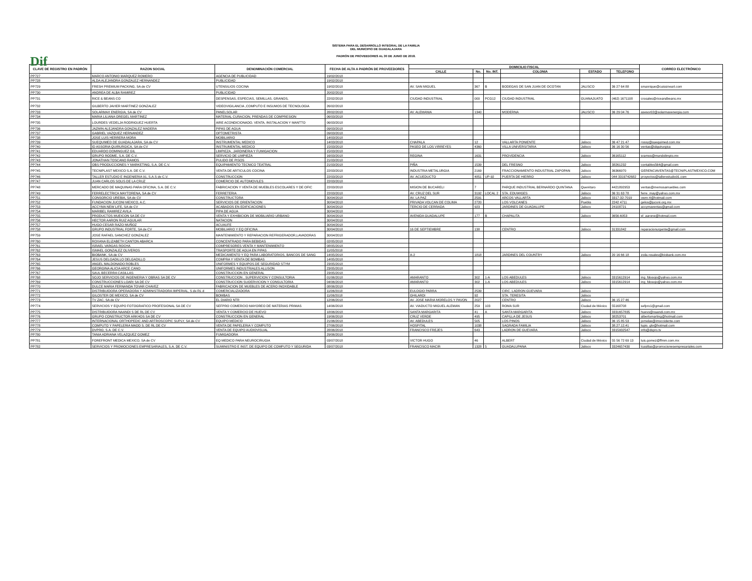Dif
SISTEMA PARA EL DESARROLLO INTEGRAL DE LA FAMILIA
DEL MUNICIPIO DE GUADALAJARA
PADRÓN DE PROVEEDORES AL 30 DE JUNIO DE 2018.
| CLAVE DE REGISTRO EN PADRÓN | RAZON SOCIAL | DENOMINACIÓN COMERCIAL | FECHA DE ALTA A PADRÓN DE PROVEEDORES | DOMICILIO FISCAL | | | | | | CORREO ELECTRÓNICO |
| --- | --- | --- | --- | --- | --- | --- | --- | --- | --- | --- |
| | | | | CALLE | No. | No. INT. | COLONIA | ESTADO | TELEFONO | |
| PP727 | MARCO ANTONIO MARQUEZ ROMERO | AGENCIA DE PUBLICIDAD | 19/02/2018 | | | | | | | |
| PP728 | ALDA ALEJANDRA GONZALEZ HERNANDEZ | PUBLICIDAD | 19/02/2018 | | | | | | | |
| PP729 | FRESH PREMIUM PACKING, SA de CV | UTENSILIOS COCINA | 19/02/2018 | AV. SAN MIGUEL | 367 | B | BODEGAS DE SAN JUAN DE OCOTAN | JALISCO | 36 27 64 88 | smanrique@cuissineart.com |
| PP730 | ANDREA DE ALBA RAMIREZ | PUBLICIDAD | 20/02/2018 | | | | | | | |
| PP731 | RICE & BEANS CO | DESPENSAS, ESPECIAS, SEMILLAS, GRANOS, | 22/02/2018 | CIUDAD INDUSTRIAL | 000 | PCG12 | CIUDAD INDUSTRIAL | GUANAJUATO | (462) 1671108 | crosales@riceandbeans.mx |
| PP732 | GILBERTO JAVIER MARTINEZ GONZALEZ | VIDEOVIGILANCIA ,COMPUTO E INSUMOS DE TECNOLOGIA | 26/02/2018 | | | | | | | |
| PP733 | SOLARMAX ENERGIA, SA de CV | PANELSOLAR | 28/02/2018 | AV. ALEMANIA | 1340 | | MODERNA | JALISCO | 36 29 04 76 | asesor02@solarmaxenergia.com |
| PP734 | MARIA LILIANA OREGEL MARTINEZ | MATERIAL CURACION, PRENDAS DE COMPRESION | 06/03/2018 | | | | | | | |
| PP735 | LOURDES VEDELJA RODRIGUEZ HUERTA | AIRE ACONDICIONADO, VENTA, INSTALACION Y MANTTO | 06/03/2018 | | | | | | | |
| PP736 | JAZMIN ALEJANDRA GONZALEZ MADERA | PIPAS DE AGUA | 09/03/2018 | | | | | | | |
| PP737 | GABRIEL VAZQUEZ HERNANDEZ | OPTOMETRISTA | 09/03/2018 | | | | | | | |
| PP738 | JOSE LUIS HERRERA MORA | MOBILIARIO | 14/03/2018 | | | | | | | |
| PP739 | SUEQUIMED DE GUADALAJARA, SA de CV | INSTRUMENTAL MEDICO | 14/03/2018 | CHAPALA | 12 | | VALLARTA PONIENTE | Jalisco | 36 47 21 47 | rossy@suequimed.com.mx |
| PP740 | ID ASSORIA QUIRURGICA, SA de CV | INSTRUMENTAL MEDICO | 15/03/2018 | PASEO DE LOS VIRREYES | 4360 | | VILLA UNIVERSITARIA | Jalisco | 36 16 30 56 | ventas@idquirurgica |
| PP741 | EDUARDO DOMINGUEZ GIL | LIMPIEZA , JARDINERIA Y FUMIGACION | 15/03/2018 | | | | | | | |
| PP742 | GRUPO RODME, S.A. DE C.V. | SERVICIO DE LIMPIEZA | 16/03/2018 | REGINA | 1631 | | PROVIDENCIA | Jalisco | 36165112 | sramos@mundolimpio.mx |
| PP743 | JONATHAN TOSCANO RAMOS | PULIDO DE PISOS | 21/03/2018 | | | | | | | |
| PP744 | OBS PRODUCCIONES Y MARKETING, S.A. DE C.V. | EQUIPAMIENTO TECNICO TEATRAL | 21/03/2018 | PIÑA | 1539 | | DEL FRESNO | Jalisco | 38261232 | contables564@gmail.com |
| PP745 | TECNIPLAST MEXICO S.A. DE C.V. | VENTA DE ARTICULOS COCINA | 22/03/2018 | INDUSTRIA METALURGIA | 2169 | | FRACCIONAMIENTO INDUSTRIAL ZAPOPAN | Jalisco | 36366970 | GERENCIAVENTAS@TECNIPLASTMEXICO.COM |
| PP746 | TALLER ESTUDIO E INGENIERIA 91, S.A.S de C.V. | CONSTRUCCION | 22/03/2018 | AV. ACUEDUCTO | 4851 | UP-92 | PUERTA DE HIERRO | Jalisco | 044 3319742682 | proyectos@tallerestudio91.com |
| PP747 | JUAN CARLOS SOLIS DE LA CRUZ | COMERCIO DE AUTOMOVILES | 22/03/2018 | | | | | | | |
| PP748 | MERCADO DE MAQUINAS PARA OFICINA, S.A. DE C.V. | FABRICACION Y VENTA DE MUEBLES ESCOLARES Y DE OFIC | 22/03/2018 | MISION DE BUCARELI | 7 | | PARQUE INDUSTRIAL BERNARDO QUINTANA | Querétaro | 4421892953 | ventas@memosamuebles.com |
| PP749 | FERRELECTRICA MAYTORENA, SA de CV | FERRETERIA | 22/03/2018 | AV. CRUZ DEL SUR | 3192 | LOCAL 2 | STA. EDUWIGES | Jalisco | 36 31 63 78 | ferre_may@yahoo.com.mx |
| PP751 | CONSORCIO UREBIA, SA de CV | CONSTRUCTORA | 30/04/2018 | AV. LA PAZ | 2591 | | ARCOS VALLARTA | Jalisco | 3317-32-7019 | owrn-4@hotmail.com |
| PP752 | FUNDACION JUCONI MEXICO, A.C. | SERVICIOS DE ORIENTACION | 30/04/2018 | PRIVADA VOLCAN DE COLIMA | 2720 | | LOS VOLCANES | Puebla | 2242 4711 | gelos@juconi.org.mx |
| PP753 | ACCYMA NEW LIFE, SA de CV | ACABADOS EN EDIFICACIONES | 30/04/2018 | TERCIO DE CERRADA | 923 | | JARDINES DE GUADALUPE | Jalisco | 24108721 | accymaventas@gmail.com |
| PP754 | MARIBEL RAMIREZ AVILA | PIPA DE AGUA | 30/04/2018 | | | | | | | |
| PP755 | PRODUCTOS MUEICON SA DE CV | VENTA Y EXHIBICION DE MOBILIARIO URBANO | 30/04/2018 | AVENIDA GUADALUPE | 177 | B | CHAPALITA | Jalisco | 3656-6053 | el_aarone@hotmail.com |
| PP756 | HECTOR AARON RUIZ AGUILAR | NATACION | 30/04/2018 | | | | | | | |
| PP757 | HUGO CESAR RAZO MUÑOZ | ACUAUFE | 30/04/2018 | | | | | | | |
| PP758 | GRUPO INDUSTRIAL FORTE, SA de CV | MOBILIARIO Y EQ OFICINA | 30/04/2018 | 16 DE SEPTIEMBRE | 138 | | CENTRO | Jalisco | 31331842 | reparacionurgente@gmail.com |
| PP759 | JOSE RAFAEL SANCHEZ GONZALEZ | MANTENIMIENTO Y REPARACION REFRIGERADOR,LAVADORAS | 30/04/2018 | | | | | | | |
| PP760 | ROXANA ELIZABETH CANTON ABARCA | CONCENTRADO PARA BEBIDAS | 02/05/2018 | | | | | | | |
| PP761 | ISRAEL VARGAS ROCHA | COMPRESORES VENTA Y MANTENIMIENTO | 08/05/2018 | | | | | | | |
| PP762 | ISMAEL GONZALEZ OLIVEROS | TRASPORTE DE AGUA EN PIPAS | 11/05/2018 | | | | | | | |
| PP763 | BIOBANK, SA de CV | MEDICAMENTO Y EQ PARA LABORATORIOS, BANCOS DE SANG | 14/05/2018 | A-2 | 1818 | | JARDINES DEL COUNTRY | Jalisco | 20 16 66 18 | zoila.rosales@biobank.com.mx |
| PP764 | JESUS DELGADILLO DELGADILLO | COMPRA Y VENTA DE BOMBAS | 14/05/2018 | | | | | | | |
| PP765 | ANGEL MALDONADO ROBLES | UNIFORMES Y EQUIPOS DE SEGURIDAD STYM | 23/05/2018 | | | | | | | |
| PP766 | GEORGINA ALICIA ARCE CANO | UNIFORMES INDUSTRIALES ALLISON | 23/05/2018 | | | | | | | |
| PP767 | SAUL BECERRA CASILLAS | CONSTRUCCION EN GENERAL | 23/05/2018 | | | | | | | |
| PP768 | SOJO SERVICIOS DE INGENIERIA Y OBRAS SA DE CV | CONSTRUCCION , SUPERVICION Y CONSULTORIA | 01/06/2018 | AMARANTO | 302 | 1-A | LOS ABEDULES | Jalisco | 3315612914 | ing_fdosojo@yahoo.com.mx |
| PP769 | CONSTRUCCIONES LOARI SA DE CV | CONSTRUCCION SUOERVICION Y CONSULTORIA | 04/06/2018 | AMARANTO | 302 | 1-A | LOS ABEDULES | Jalisco | 3315612914 | ing_fdosojo@yahoo.com.mx |
| PP770 | DULCE MARIA FERNANDA TOVAR CHAVEZ | FABRICACION DE MUEBLES DE ACERO INOXIDABLE | 08/06/2018 | | | | | | | |
| PP771 | DISTRIBUIDORA OPERADORA Y ADMINISTRADORA IMPERIAL, S de RL d | COMERCIALIZADORA | 11/06/2018 | EULOGIO PARRA | 2539 | | CIRC. LADRON GUEVARA | Jalisco | | |
| PP772 | GILOSTER DE MEXICO, SA de CV | BOMBAS | 11/06/2018 | GHILARDI | 92 | | STA. TERESITA | Jalisco | | |
| PP773 | TV ZAC, SA de CV | EL DIARIO NTR | 12/06/2018 | AV. JOSE MARIA MORELOS Y PAVON | 2027 | | CENTRO | Jalisco | 36 15 27 46 | |
| PP774 | SERVICIOS Y EQUIPO FOTOGRAFICO PROFESIONAL SA DE CV | SEFPRO COMERCIO MAYOREO DE MATERIAS PRIMAS | 14/06/2018 | AV. VIADUCTO MIGUEL ALEMAN | 259 | 103 | ROMA SUR | Ciudad de México | 55168708 | sefpro1@gmail.com |
| PP775 | DISTRIBUIDORA NAANDI S DE RL DE CV | VENTA Y COMERCIO DE HUEVO | 18/06/2018 | SANTA MARGARITA | 41 | A | SANTA MARGARITA | Jalisco | 3331657835 | huevo@naandi.com.mx |
| PP776 | GRUPO CONSTRUCTOR ARKHOS SA DE CV | CONSTRUCCION EN GENERAL | 19/06/2018 | CRUZ VERDE | 495 | | CAPILLA DE JESUS | Jalisco | 38253701 | albertomarting@hotmail.com |
| PP777 | INTERNACIONAL ORTHOPEDIC AND ARTROSCOPIC SUPLY, SA de CV | EQUIPO MEDICO | 21/06/2018 | AV. ABEDULES | 505 | | LOS PINOS | Jalisco | 36 15 85 53 | jornelas@imoccidente.com |
| PP778 | COMPUTO Y PAPELERIA MADD S. DE RL DE CV | VENTA DE PAPELERIA Y COMPUTO | 27/06/2018 | HOSPITAL | 1038 | | SAGRADA FAMILIA | Jalisco | 38.27.12.41 | lupis_gtv@hotmail.com |
| PP779 | DVPRO, S.A. DE C.V. | VENTA DE EQUIPO AUDIOVISUAL | 28/06/2018 | FRANCISCO FREJES | 643 | | LADRON DE GUEVARA | Jalisco | 3315932547 | info@dvpro.tv |
| PP780 | TANIA ADRIANA VELAZQUEZ GOMEZ | FUMIGADORA | 29/06/2018 | | | | | | | |
| PP781 | FOREFRONT MEDICA MEXICO, SA de CV | EQ MEDICO PARA NEUROCIRUGIA | 03/07/2018 | VICTOR HUGO | 46 | | ALBERT | Ciudad de México | 55 56 72 69 13 | luis.gomez@ffmm.com.mx |
| PP782 | SERVICIOS Y PROMOCIONES EMPRESARIALES, S.A. DE C.V. | SUMINISTRO E INST. DE EQUIPO DE COMPUTO Y SEGURIDA | 03/07/2018 | FRANCISCO MACIR | 1328 | 5 | GUADALUPANA | Jalisco | 3324657430 | lcasillas@promocionesempresariales.com |